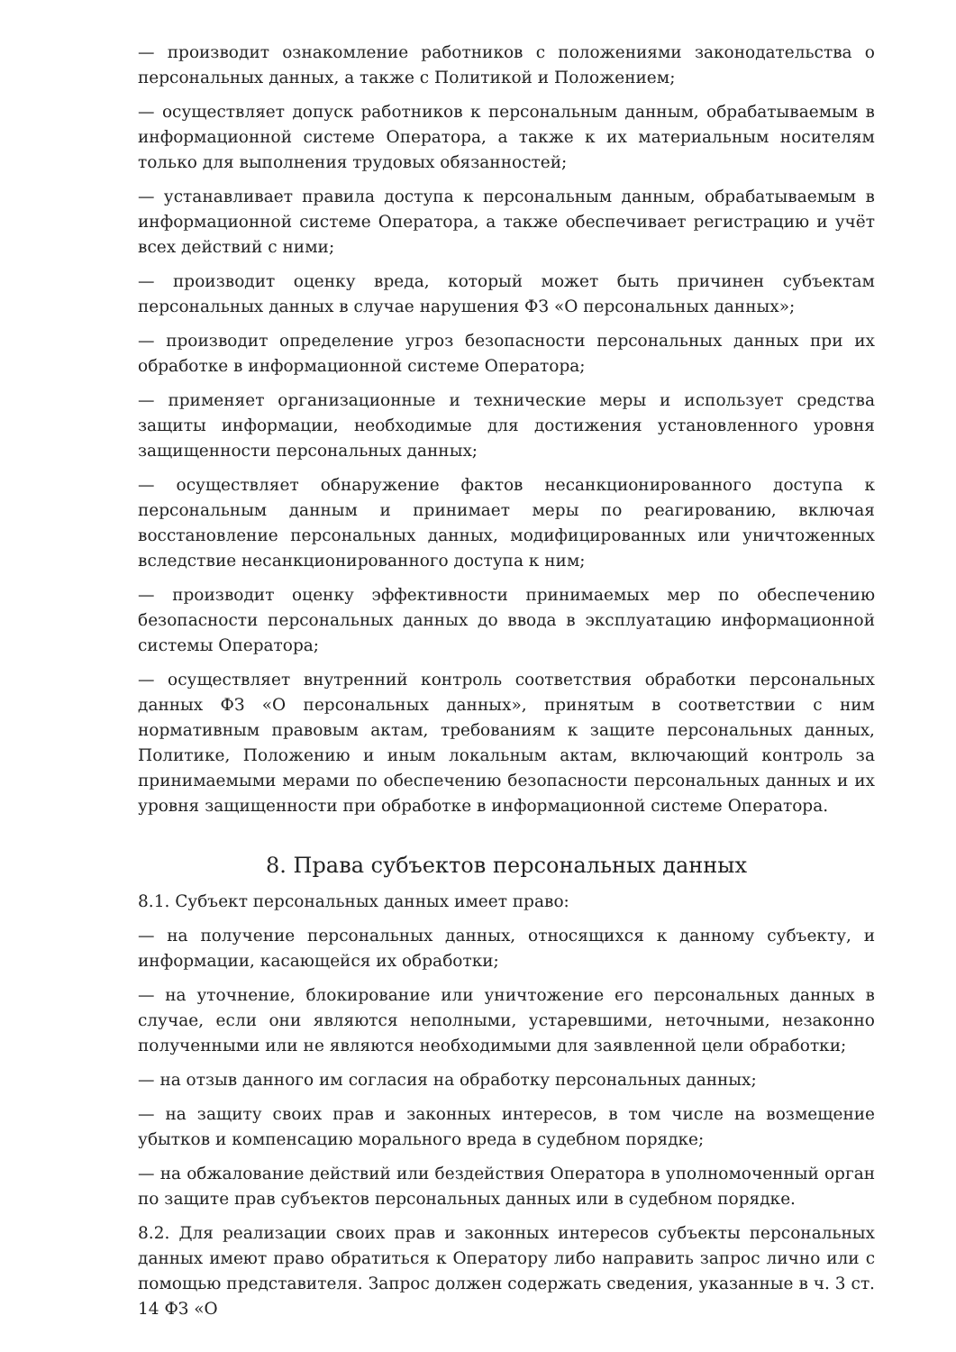— производит ознакомление работников с положениями законодательства о персональных данных, а также с Политикой и Положением;
— осуществляет допуск работников к персональным данным, обрабатываемым в информационной системе Оператора, а также к их материальным носителям только для выполнения трудовых обязанностей;
— устанавливает правила доступа к персональным данным, обрабатываемым в информационной системе Оператора, а также обеспечивает регистрацию и учёт всех действий с ними;
— производит оценку вреда, который может быть причинен субъектам персональных данных в случае нарушения ФЗ «О персональных данных»;
— производит определение угроз безопасности персональных данных при их обработке в информационной системе Оператора;
— применяет организационные и технические меры и использует средства защиты информации, необходимые для достижения установленного уровня защищенности персональных данных;
— осуществляет обнаружение фактов несанкционированного доступа к персональным данным и принимает меры по реагированию, включая восстановление персональных данных, модифицированных или уничтоженных вследствие несанкционированного доступа к ним;
— производит оценку эффективности принимаемых мер по обеспечению безопасности персональных данных до ввода в эксплуатацию информационной системы Оператора;
— осуществляет внутренний контроль соответствия обработки персональных данных ФЗ «О персональных данных», принятым в соответствии с ним нормативным правовым актам, требованиям к защите персональных данных, Политике, Положению и иным локальным актам, включающий контроль за принимаемыми мерами по обеспечению безопасности персональных данных и их уровня защищенности при обработке в информационной системе Оператора.
8. Права субъектов персональных данных
8.1. Субъект персональных данных имеет право:
— на получение персональных данных, относящихся к данному субъекту, и информации, касающейся их обработки;
— на уточнение, блокирование или уничтожение его персональных данных в случае, если они являются неполными, устаревшими, неточными, незаконно полученными или не являются необходимыми для заявленной цели обработки;
— на отзыв данного им согласия на обработку персональных данных;
— на защиту своих прав и законных интересов, в том числе на возмещение убытков и компенсацию морального вреда в судебном порядке;
— на обжалование действий или бездействия Оператора в уполномоченный орган по защите прав субъектов персональных данных или в судебном порядке.
8.2. Для реализации своих прав и законных интересов субъекты персональных данных имеют право обратиться к Оператору либо направить запрос лично или с помощью представителя. Запрос должен содержать сведения, указанные в ч. 3 ст. 14 ФЗ «О